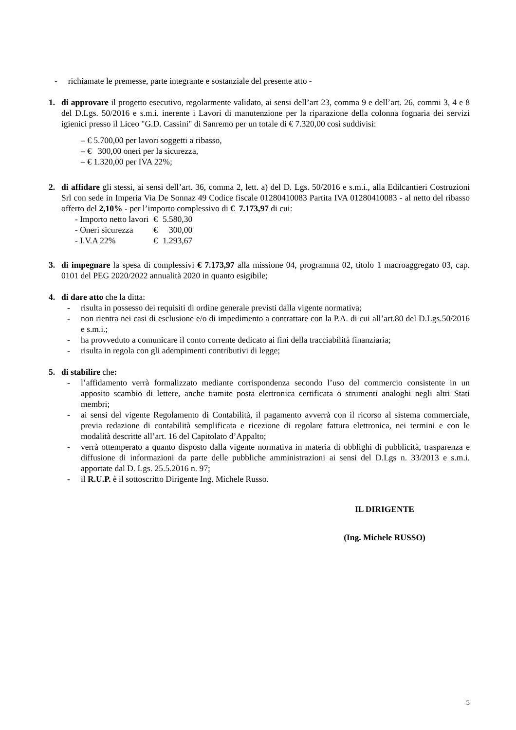- richiamate le premesse, parte integrante e sostanziale del presente atto -
1. di approvare il progetto esecutivo, regolarmente validato, ai sensi dell’art 23, comma 9 e dell’art. 26, commi 3, 4 e 8 del D.Lgs. 50/2016 e s.m.i. inerente i Lavori di manutenzione per la riparazione della colonna fognaria dei servizi igienici presso il Liceo "G.D. Cassini" di Sanremo per un totale di € 7.320,00 così suddivisi:
– € 5.700,00 per lavori soggetti a ribasso,
– € 300,00 oneri per la sicurezza,
– € 1.320,00 per IVA 22%;
2. di affidare gli stessi, ai sensi dell’art. 36, comma 2, lett. a) del D. Lgs. 50/2016 e s.m.i., alla Edilcantieri Costruzioni Srl con sede in Imperia Via De Sonnaz 49 Codice fiscale 01280410083 Partita IVA 01280410083 - al netto del ribasso offerto del 2,10% - per l’importo complessivo di € 7.173,97 di cui:
| - Importo netto lavori | € | 5.580,30 |
| - Oneri sicurezza | € | 300,00 |
| - I.V.A 22% | € | 1.293,67 |
3. di impegnare la spesa di complessivi € 7.173,97 alla missione 04, programma 02, titolo 1 macroaggregato 03, cap. 0101 del PEG 2020/2022 annualità 2020 in quanto esigibile;
4. di dare atto che la ditta:
- risulta in possesso dei requisiti di ordine generale previsti dalla vigente normativa;
- non rientra nei casi di esclusione e/o di impedimento a contrattare con la P.A. di cui all’art.80 del D.Lgs.50/2016 e s.m.i.;
- ha provveduto a comunicare il conto corrente dedicato ai fini della tracciabilità finanziaria;
- risulta in regola con gli adempimenti contributivi di legge;
5. di stabilire che:
- l’affidamento verrà formalizzato mediante corrispondenza secondo l’uso del commercio consistente in un apposito scambio di lettere, anche tramite posta elettronica certificata o strumenti analoghi negli altri Stati membri;
- ai sensi del vigente Regolamento di Contabilità, il pagamento avverrà con il ricorso al sistema commerciale, previa redazione di contabilità semplificata e ricezione di regolare fattura elettronica, nei termini e con le modalità descritte all’art. 16 del Capitolato d’Appalto;
- verrà ottemperato a quanto disposto dalla vigente normativa in materia di obblighi di pubblicità, trasparenza e diffusione di informazioni da parte delle pubbliche amministrazioni ai sensi del D.Lgs n. 33/2013 e s.m.i. apportate dal D. Lgs. 25.5.2016 n. 97;
- il R.U.P. è il sottoscritto Dirigente Ing. Michele Russo.
IL DIRIGENTE
(Ing. Michele RUSSO)
5